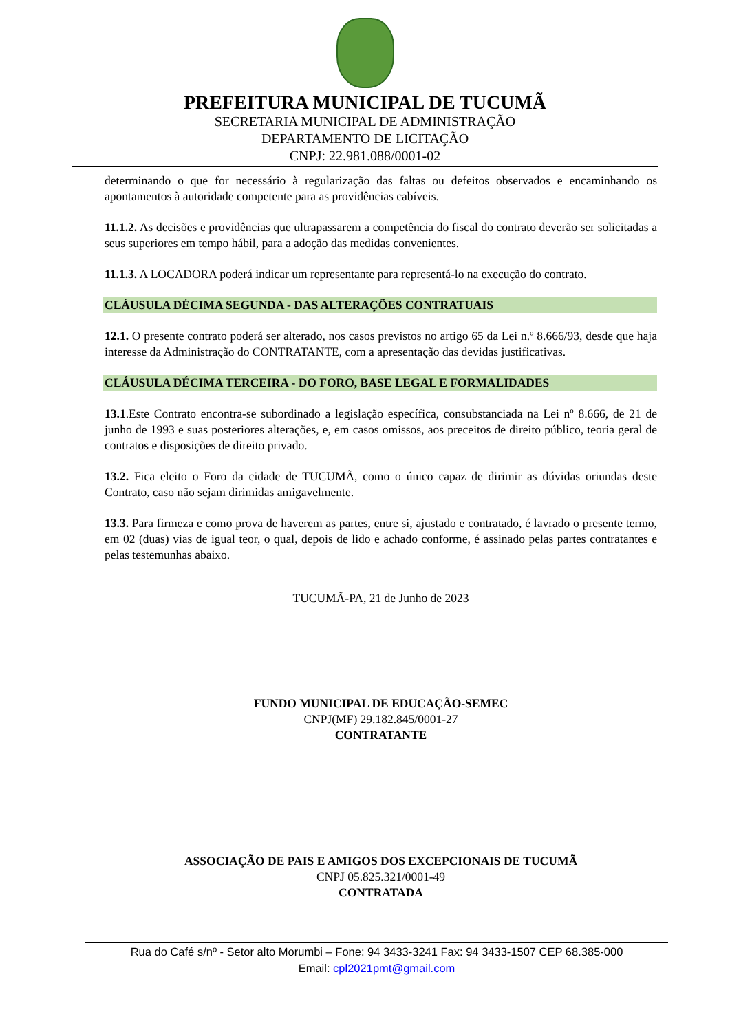PREFEITURA MUNICIPAL DE TUCUMÃ
SECRETARIA MUNICIPAL DE ADMINISTRAÇÃO
DEPARTAMENTO DE LICITAÇÃO
CNPJ: 22.981.088/0001-02
determinando o que for necessário à regularização das faltas ou defeitos observados e encaminhando os apontamentos à autoridade competente para as providências cabíveis.
11.1.2. As decisões e providências que ultrapassarem a competência do fiscal do contrato deverão ser solicitadas a seus superiores em tempo hábil, para a adoção das medidas convenientes.
11.1.3. A LOCADORA poderá indicar um representante para representá-lo na execução do contrato.
CLÁUSULA DÉCIMA SEGUNDA - DAS ALTERAÇÕES CONTRATUAIS
12.1. O presente contrato poderá ser alterado, nos casos previstos no artigo 65 da Lei n.º 8.666/93, desde que haja interesse da Administração do CONTRATANTE, com a apresentação das devidas justificativas.
CLÁUSULA DÉCIMA TERCEIRA - DO FORO, BASE LEGAL E FORMALIDADES
13.1.Este Contrato encontra-se subordinado a legislação específica, consubstanciada na Lei nº 8.666, de 21 de junho de 1993 e suas posteriores alterações, e, em casos omissos, aos preceitos de direito público, teoria geral de contratos e disposições de direito privado.
13.2. Fica eleito o Foro da cidade de TUCUMÃ, como o único capaz de dirimir as dúvidas oriundas deste Contrato, caso não sejam dirimidas amigavelmente.
13.3. Para firmeza e como prova de haverem as partes, entre si, ajustado e contratado, é lavrado o presente termo, em 02 (duas) vias de igual teor, o qual, depois de lido e achado conforme, é assinado pelas partes contratantes e pelas testemunhas abaixo.
TUCUMÃ-PA, 21 de Junho de 2023
FUNDO MUNICIPAL DE EDUCAÇÃO-SEMEC
CNPJ(MF) 29.182.845/0001-27
CONTRATANTE
ASSOCIAÇÃO DE PAIS E AMIGOS DOS EXCEPCIONAIS DE TUCUMÃ
CNPJ 05.825.321/0001-49
CONTRATADA
Rua do Café s/nº - Setor alto Morumbi – Fone: 94 3433-3241 Fax: 94 3433-1507 CEP 68.385-000
Email: cpl2021pmt@gmail.com